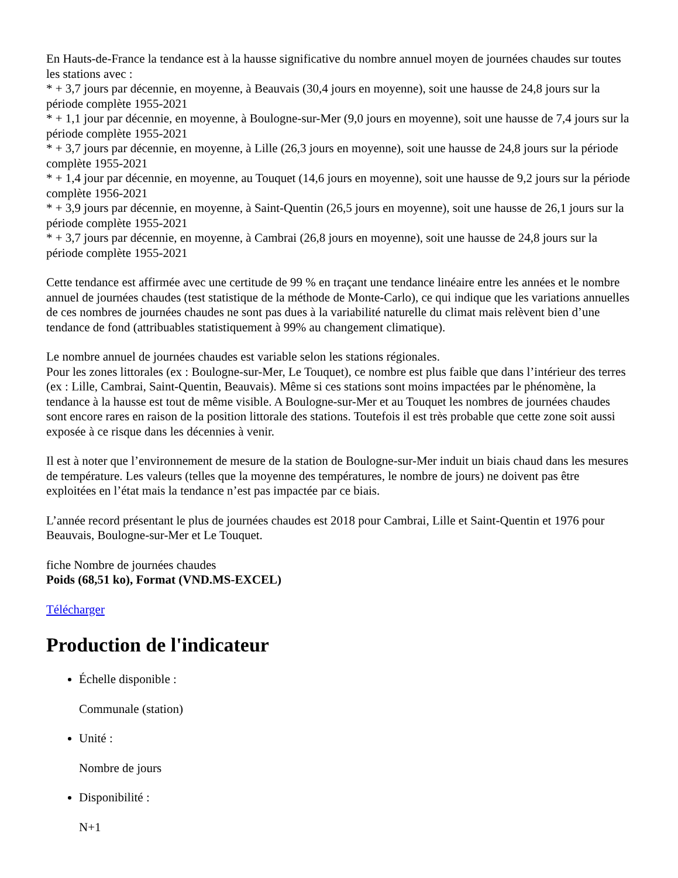En Hauts-de-France la tendance est à la hausse significative du nombre annuel moyen de journées chaudes sur toutes les stations avec :
* + 3,7 jours par décennie, en moyenne, à Beauvais (30,4 jours en moyenne), soit une hausse de 24,8 jours sur la période complète 1955-2021
* + 1,1 jour par décennie, en moyenne, à Boulogne-sur-Mer (9,0 jours en moyenne), soit une hausse de 7,4 jours sur la période complète 1955-2021
* + 3,7 jours par décennie, en moyenne, à Lille (26,3 jours en moyenne), soit une hausse de 24,8 jours sur la période complète 1955-2021
* + 1,4 jour par décennie, en moyenne, au Touquet (14,6 jours en moyenne), soit une hausse de 9,2 jours sur la période complète 1956-2021
* + 3,9 jours par décennie, en moyenne, à Saint-Quentin (26,5 jours en moyenne), soit une hausse de 26,1 jours sur la période complète 1955-2021
* + 3,7 jours par décennie, en moyenne, à Cambrai (26,8 jours en moyenne), soit une hausse de 24,8 jours sur la période complète 1955-2021
Cette tendance est affirmée avec une certitude de 99 % en traçant une tendance linéaire entre les années et le nombre annuel de journées chaudes (test statistique de la méthode de Monte-Carlo), ce qui indique que les variations annuelles de ces nombres de journées chaudes ne sont pas dues à la variabilité naturelle du climat mais relèvent bien d’une tendance de fond (attribuables statistiquement à 99% au changement climatique).
Le nombre annuel de journées chaudes est variable selon les stations régionales.
Pour les zones littorales (ex : Boulogne-sur-Mer, Le Touquet), ce nombre est plus faible que dans l’intérieur des terres (ex : Lille, Cambrai, Saint-Quentin, Beauvais). Même si ces stations sont moins impactées par le phénomène, la tendance à la hausse est tout de même visible. A Boulogne-sur-Mer et au Touquet les nombres de journées chaudes sont encore rares en raison de la position littorale des stations. Toutefois il est très probable que cette zone soit aussi exposée à ce risque dans les décennies à venir.
Il est à noter que l’environnement de mesure de la station de Boulogne-sur-Mer induit un biais chaud dans les mesures de température. Les valeurs (telles que la moyenne des températures, le nombre de jours) ne doivent pas être exploitées en l’état mais la tendance n’est pas impactée par ce biais.
L’année record présentant le plus de journées chaudes est 2018 pour Cambrai, Lille et Saint-Quentin et 1976 pour Beauvais, Boulogne-sur-Mer et Le Touquet.
fiche Nombre de journées chaudes
Poids (68,51 ko), Format (VND.MS-EXCEL)
Télécharger
Production de l'indicateur
Échelle disponible :
Communale (station)
Unité :
Nombre de jours
Disponibilité :
N+1